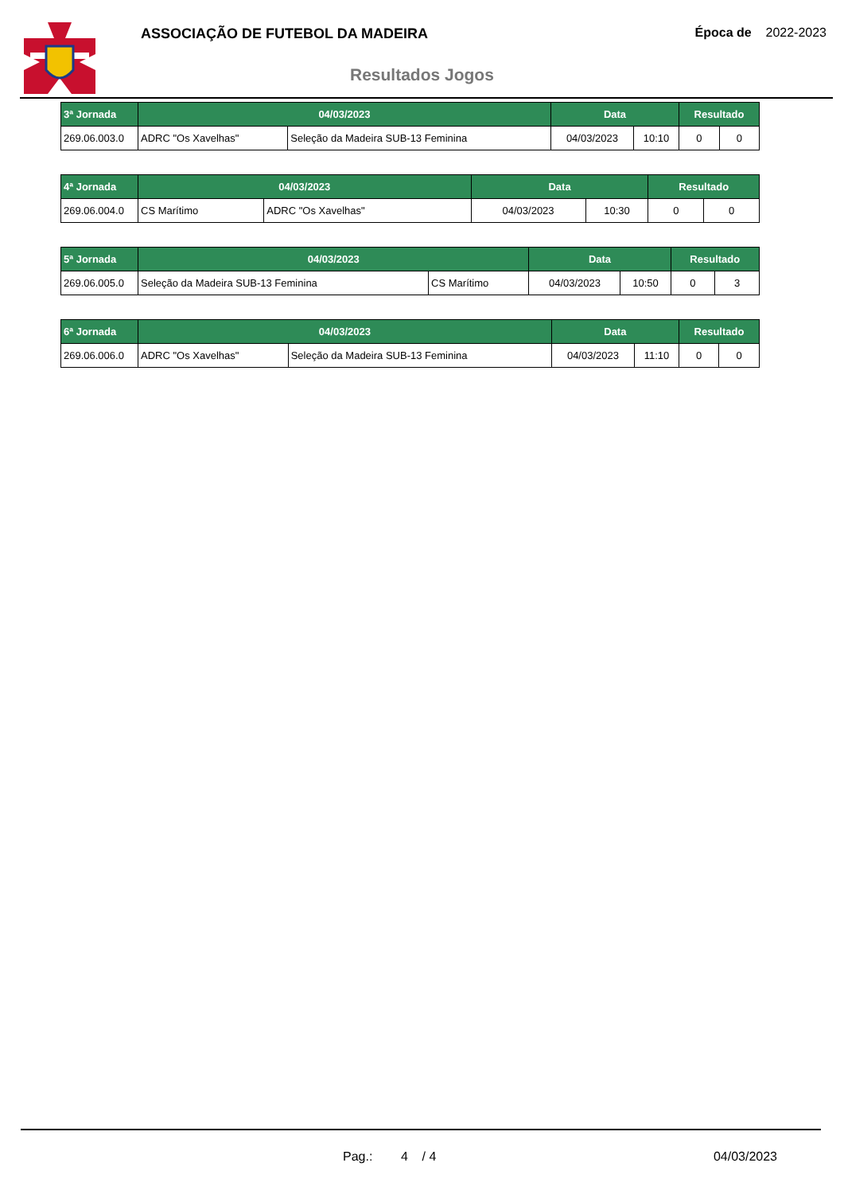ASSOCIAÇÃO DE FUTEBOL DA MADEIRA
Resultados Jogos
Época de 2022-2023
| 3ª Jornada | 04/03/2023 | | Data | | Resultado | |
| --- | --- | --- | --- | --- | --- | --- |
| 269.06.003.0 | ADRC "Os Xavelhas" | Seleção da Madeira SUB-13 Feminina | 04/03/2023 | 10:10 | 0 | 0 |
| 4ª Jornada | 04/03/2023 | | Data | | Resultado | |
| --- | --- | --- | --- | --- | --- | --- |
| 269.06.004.0 | CS Marítimo | ADRC "Os Xavelhas" | 04/03/2023 | 10:30 | 0 | 0 |
| 5ª Jornada | 04/03/2023 | | Data | | Resultado | |
| --- | --- | --- | --- | --- | --- | --- |
| 269.06.005.0 | Seleção da Madeira SUB-13 Feminina | CS Marítimo | 04/03/2023 | 10:50 | 0 | 3 |
| 6ª Jornada | 04/03/2023 | | Data | | Resultado | |
| --- | --- | --- | --- | --- | --- | --- |
| 269.06.006.0 | ADRC "Os Xavelhas" | Seleção da Madeira SUB-13 Feminina | 04/03/2023 | 11:10 | 0 | 0 |
Pag.: 4 / 4 04/03/2023